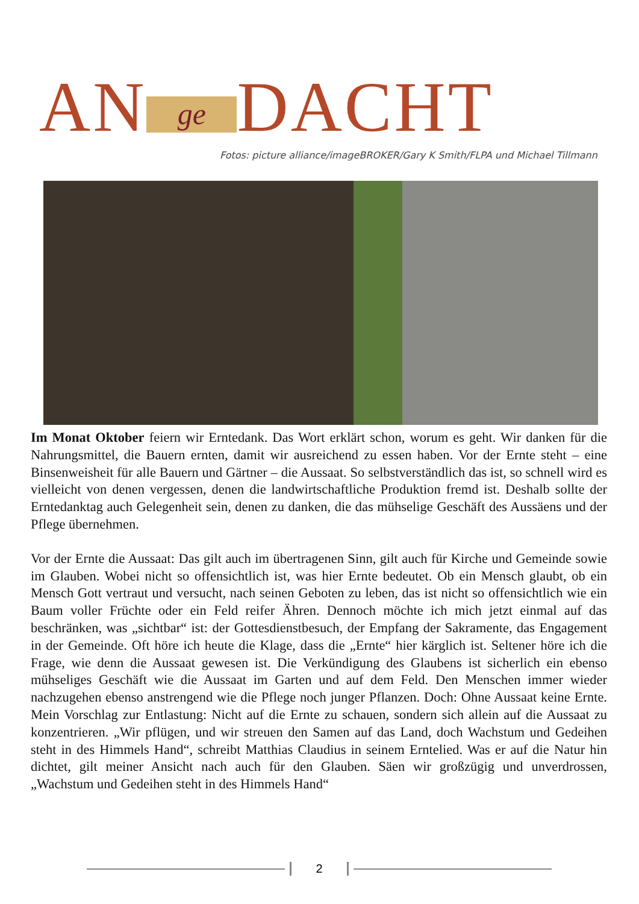AN ge DACHT
Fotos: picture alliance/imageBROKER/Gary K Smith/FLPA und Michael Tillmann
Im Monat Oktober feiern wir Erntedank. Das Wort erklärt schon, worum es geht. Wir danken für die Nahrungsmittel, die Bauern ernten, damit wir ausreichend zu essen haben. Vor der Ernte steht – eine Binsenweisheit für alle Bauern und Gärtner – die Aussaat. So selbstverständlich das ist, so schnell wird es vielleicht von denen vergessen, denen die landwirtschaftliche Produktion fremd ist. Deshalb sollte der Erntedanktag auch Gelegenheit sein, denen zu danken, die das mühselige Geschäft des Aussäens und der Pflege übernehmen.
Vor der Ernte die Aussaat: Das gilt auch im übertragenen Sinn, gilt auch für Kirche und Gemeinde sowie im Glauben. Wobei nicht so offensichtlich ist, was hier Ernte bedeutet. Ob ein Mensch glaubt, ob ein Mensch Gott vertraut und versucht, nach seinen Geboten zu leben, das ist nicht so offensichtlich wie ein Baum voller Früchte oder ein Feld reifer Ähren. Dennoch möchte ich mich jetzt einmal auf das beschränken, was „sichtbar“ ist: der Gottesdienstbesuch, der Empfang der Sakramente, das Engagement in der Gemeinde. Oft höre ich heute die Klage, dass die „Ernte“ hier kärglich ist. Seltener höre ich die Frage, wie denn die Aussaat gewesen ist. Die Verkündigung des Glaubens ist sicherlich ein ebenso mühseliges Geschäft wie die Aussaat im Garten und auf dem Feld. Den Menschen immer wieder nachzugehen ebenso anstrengend wie die Pflege noch junger Pflanzen. Doch: Ohne Aussaat keine Ernte. Mein Vorschlag zur Entlastung: Nicht auf die Ernte zu schauen, sondern sich allein auf die Aussaat zu konzentrieren. „Wir pflügen, und wir streuen den Samen auf das Land, doch Wachstum und Gedeihen steht in des Himmels Hand“, schreibt Matthias Claudius in seinem Erntelied. Was er auf die Natur hin dichtet, gilt meiner Ansicht nach auch für den Glauben. Säen wir großzügig und unverdrossen, „Wachstum und Gedeihen steht in des Himmels Hand“
2